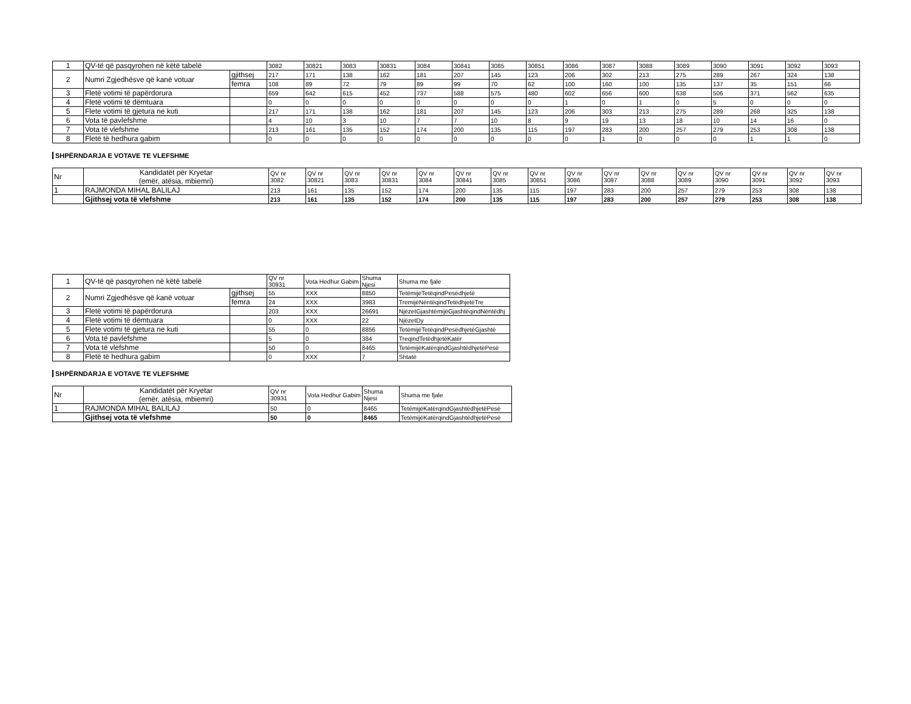| 1 | QV-të që pasqyrohen në këtë tabelë | | 3082 | 30821 | 3083 | 30831 | 3084 | 30841 | 3085 | 30851 | 3086 | 3087 | 3088 | 3089 | 3090 | 3091 | 3092 | 3093 |
| 2 | Numri Zgjedhësve që kanë votuar | gjithsej | 217 | 171 | 138 | 162 | 181 | 207 | 145 | 123 | 206 | 302 | 213 | 275 | 289 | 267 | 324 | 138 |
| | | femra | 108 | 89 | 72 | 79 | 89 | 99 | 70 | 62 | 100 | 160 | 100 | 135 | 137 | 35 | 151 | 66 |
| 3 | Fletë votimi të papërdorura | | 659 | 642 | 615 | 452 | 737 | 588 | 575 | 480 | 602 | 656 | 600 | 638 | 506 | 371 | 562 | 635 |
| 4 | Fletë votimi të dëmtuara | | 0 | 0 | 0 | 0 | 0 | 0 | 0 | 0 | 1 | 0 | 1 | 0 | 5 | 0 | 0 | 0 |
| 5 | Flete votimi të gjetura ne kuti | | 217 | 171 | 138 | 162 | 181 | 207 | 145 | 123 | 206 | 303 | 213 | 275 | 289 | 268 | 325 | 138 |
| 6 | Vota të pavlefshme | | 4 | 10 | 3 | 10 | 7 | 7 | 10 | 8 | 9 | 19 | 13 | 18 | 10 | 14 | 16 | 0 |
| 7 | Vota të vlefshme | | 213 | 161 | 135 | 152 | 174 | 200 | 135 | 115 | 197 | 283 | 200 | 257 | 279 | 253 | 308 | 138 |
| 8 | Fletë të hedhura gabim | | 0 | 0 | 0 | 0 | 0 | 0 | 0 | 0 | 0 | 1 | 0 | 0 | 0 | 1 | 1 | 0 |
SHPËRNDARJA E VOTAVE TE VLEFSHME
| Nr | Kandidatët për Kryetar (emër, atësia, mbiemri) | QV nr 3082 | QV nr 30821 | QV nr 3083 | QV nr 30831 | QV nr 3084 | QV nr 30841 | QV nr 3085 | QV nr 30851 | QV nr 3086 | QV nr 3087 | QV nr 3088 | QV nr 3089 | QV nr 3090 | QV nr 3091 | QV nr 3092 | QV nr 3093 |
| 1 | RAJMONDA MIHAL BALILAJ | 213 | 161 | 135 | 152 | 174 | 200 | 135 | 115 | 197 | 283 | 200 | 257 | 279 | 253 | 308 | 138 |
| | Gjithsej vota të vlefshme | 213 | 161 | 135 | 152 | 174 | 200 | 135 | 115 | 197 | 283 | 200 | 257 | 279 | 253 | 308 | 138 |
| 1 | QV-të që pasqyrohen në këtë tabelë | | QV nr 30931 | Vota Hedhur Gabim | Shuma Njesi | Shuma me fjale |
| 2 | Numri Zgjedhësve që kanë votuar | gjithsej | 55 | XXX | 8850 | TetëmijëTetëqindPesëdhjetë |
| | | femra | 24 | XXX | 3983 | TremijëNëntëqindTetëdhjetëTre |
| 3 | Fletë votimi të papërdorura | | 203 | XXX | 26691 | NjëzetGjashtëmijëGjashtëqindNëntëdhj |
| 4 | Fletë votimi të dëmtuara | | 0 | XXX | 22 | NjëzetDy |
| 5 | Flete votimi të gjetura ne kuti | | 55 | 0 | 8856 | TetëmijëTetëqindPesëdhjetëGjashtë |
| 6 | Vota të pavlefshme | | 5 | 0 | 384 | TreqindTetëdhjetëKatër |
| 7 | Vota të vlefshme | | 50 | 0 | 8465 | TetëmijëKatërqindGjashtëdhjetëPesë |
| 8 | Fletë të hedhura gabim | | 0 | XXX | 7 | Shtatë |
SHPËRNDARJA E VOTAVE TE VLEFSHME
| Nr | Kandidatët për Kryetar (emër, atësia, mbiemri) | QV nr 30931 | Vota Hedhur Gabim | Shuma Njesi | Shuma me fjale |
| 1 | RAJMONDA MIHAL BALILAJ | 50 | 0 | 8465 | TetëmijëKatërqindGjashtëdhjetëPesë |
| | Gjithsej vota të vlefshme | 50 | 0 | 8465 | TetëmijëKatërqindGjashtëdhjetëPesë |